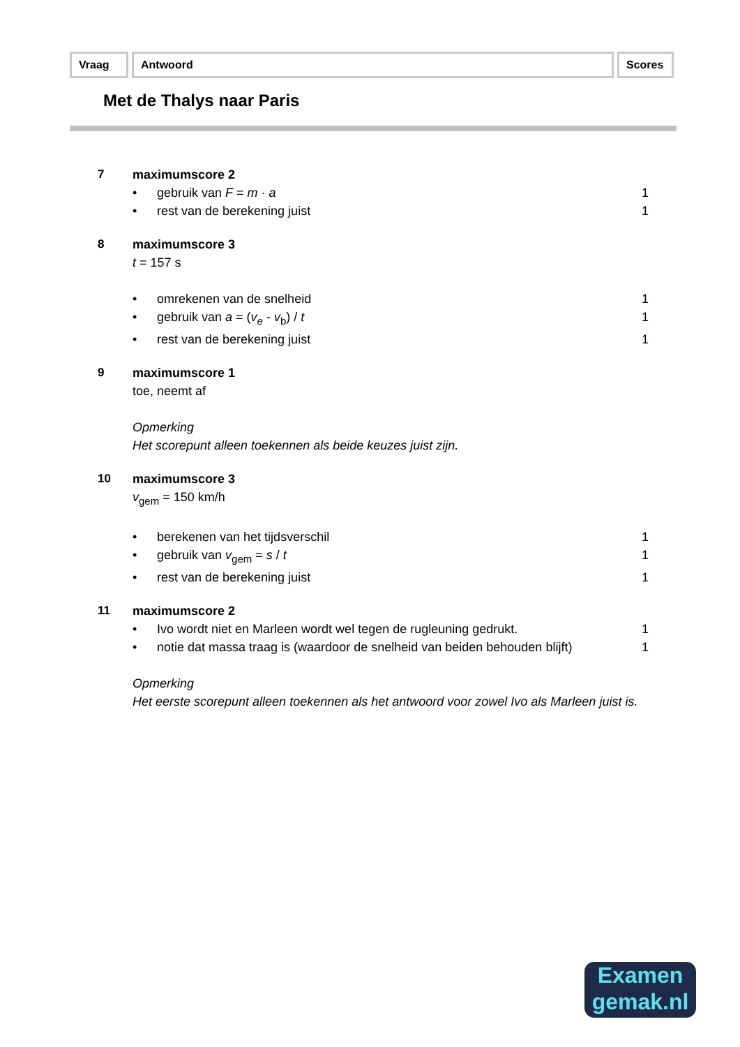Vraag Antwoord Scores
Met de Thalys naar Paris
7 maximumscore 2
• gebruik van F = m · a 1
• rest van de berekening juist 1
8 maximumscore 3
t = 157 s
• omrekenen van de snelheid 1
• gebruik van a = (v<sub>e</sub> - v<sub>b</sub>) / t 1
• rest van de berekening juist 1
9 maximumscore 1
toe, neemt af
Opmerking
Het scorepunt alleen toekennen als beide keuzes juist zijn.
10 maximumscore 3
v<sub>gem</sub> = 150 km/h
• berekenen van het tijdsverschil 1
• gebruik van v<sub>gem</sub> = s / t 1
• rest van de berekening juist 1
11 maximumscore 2
• Ivo wordt niet en Marleen wordt wel tegen de rugleuning gedrukt. 1
• notie dat massa traag is (waardoor de snelheid van beiden behouden blijft) 1
Opmerking
Het eerste scorepunt alleen toekennen als het antwoord voor zowel Ivo als Marleen juist is.
Examen
gemak.nl